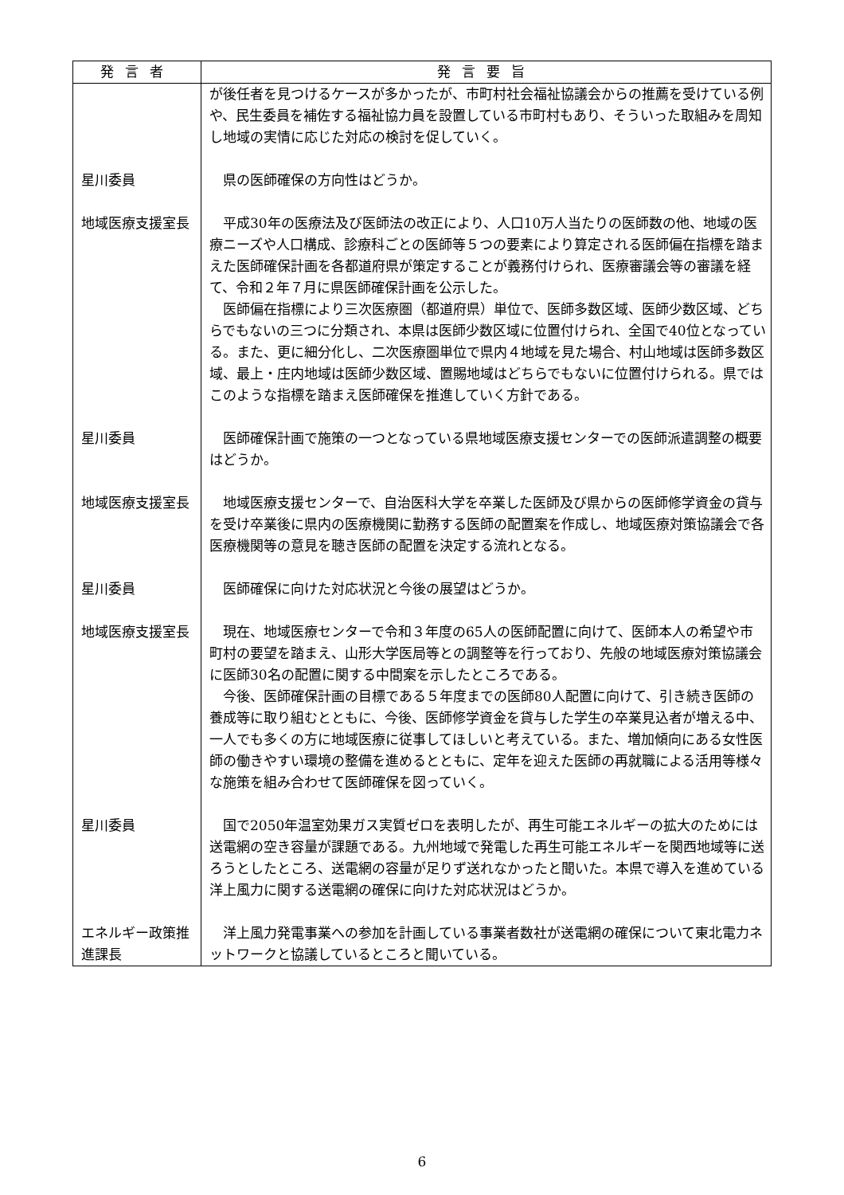| 発言者 | 発言要旨 |
| --- | --- |
| | が後任者を見つけるケースが多かったが、市町村社会福祉協議会からの推薦を受けている例や、民生委員を補佐する福祉協力員を設置している市町村もあり、そういった取組みを周知し地域の実情に応じた対応の検討を促していく。 |
| 星川委員 | 県の医師確保の方向性はどうか。 |
| 地域医療支援室長 | 平成30年の医療法及び医師法の改正により、人口10万人当たりの医師数の他、地域の医療ニーズや人口構成、診療科ごとの医師等５つの要素により算定される医師偏在指標を踏まえた医師確保計画を各都道府県が策定することが義務付けられ、医療審議会等の審議を経て、令和２年７月に県医師確保計画を公示した。 医師偏在指標により三次医療圏（都道府県）単位で、医師多数区域、医師少数区域、どちらでもないの三つに分類され、本県は医師少数区域に位置付けられ、全国で40位となっている。また、更に細分化し、二次医療圏単位で県内４地域を見た場合、村山地域は医師多数区域、最上・庄内地域は医師少数区域、置賜地域はどちらでもないに位置付けられる。県ではこのような指標を踏まえ医師確保を推進していく方針である。 |
| 星川委員 | 医師確保計画で施策の一つとなっている県地域医療支援センターでの医師派遣調整の概要はどうか。 |
| 地域医療支援室長 | 地域医療支援センターで、自治医科大学を卒業した医師及び県からの医師修学資金の貸与を受け卒業後に県内の医療機関に勤務する医師の配置案を作成し、地域医療対策協議会で各医療機関等の意見を聴き医師の配置を決定する流れとなる。 |
| 星川委員 | 医師確保に向けた対応状況と今後の展望はどうか。 |
| 地域医療支援室長 | 現在、地域医療センターで令和３年度の65人の医師配置に向けて、医師本人の希望や市町村の要望を踏まえ、山形大学医局等との調整等を行っており、先般の地域医療対策協議会に医師30名の配置に関する中間案を示したところである。 今後、医師確保計画の目標である５年度までの医師80人配置に向けて、引き続き医師の養成等に取り組むとともに、今後、医師修学資金を貸与した学生の卒業見込者が増える中、一人でも多くの方に地域医療に従事してほしいと考えている。また、増加傾向にある女性医師の働きやすい環境の整備を進めるとともに、定年を迎えた医師の再就職による活用等様々な施策を組み合わせて医師確保を図っていく。 |
| 星川委員 | 国で2050年温室効果ガス実質ゼロを表明したが、再生可能エネルギーの拡大のためには送電網の空き容量が課題である。九州地域で発電した再生可能エネルギーを関西地域等に送ろうとしたところ、送電網の容量が足りず送れなかったと聞いた。本県で導入を進めている洋上風力に関する送電網の確保に向けた対応状況はどうか。 |
| エネルギー政策推進課長 | 洋上風力発電事業への参加を計画している事業者数社が送電網の確保について東北電力ネットワークと協議しているところと聞いている。 |
6